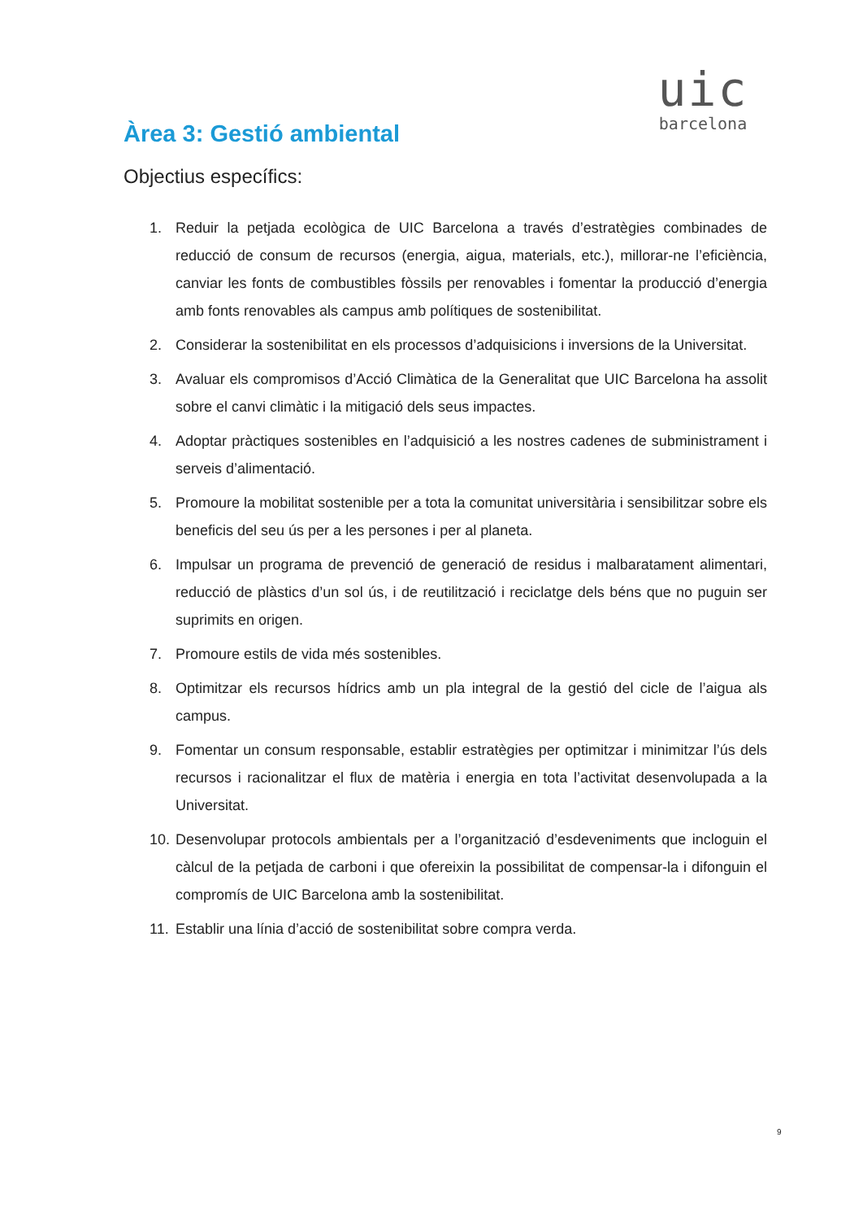uic
barcelona
Àrea 3: Gestió ambiental
Objectius específics:
1. Reduir la petjada ecològica de UIC Barcelona a través d’estratègies combinades de reducció de consum de recursos (energia, aigua, materials, etc.), millorar-ne l’eficiència, canviar les fonts de combustibles fòssils per renovables i fomentar la producció d’energia amb fonts renovables als campus amb polítiques de sostenibilitat.
2. Considerar la sostenibilitat en els processos d’adquisicions i inversions de la Universitat.
3. Avaluar els compromisos d’Acció Climàtica de la Generalitat que UIC Barcelona ha assolit sobre el canvi climàtic i la mitigació dels seus impactes.
4. Adoptar pràctiques sostenibles en l’adquisició a les nostres cadenes de subministrament i serveis d’alimentació.
5. Promoure la mobilitat sostenible per a tota la comunitat universitària i sensibilitzar sobre els beneficis del seu ús per a les persones i per al planeta.
6. Impulsar un programa de prevenció de generació de residus i malbaratament alimentari, reducció de plàstics d’un sol ús, i de reutilització i reciclatge dels béns que no puguin ser suprimits en origen.
7. Promoure estils de vida més sostenibles.
8. Optimitzar els recursos hídrics amb un pla integral de la gestió del cicle de l’aigua als campus.
9. Fomentar un consum responsable, establir estratègies per optimitzar i minimitzar l’ús dels recursos i racionalitzar el flux de matèria i energia en tota l’activitat desenvolupada a la Universitat.
10. Desenvolupar protocols ambientals per a l’organització d’esdeveniments que incloguin el càlcul de la petjada de carboni i que ofereixin la possibilitat de compensar-la i difonguin el compromís de UIC Barcelona amb la sostenibilitat.
11. Establir una línia d’acció de sostenibilitat sobre compra verda.
9